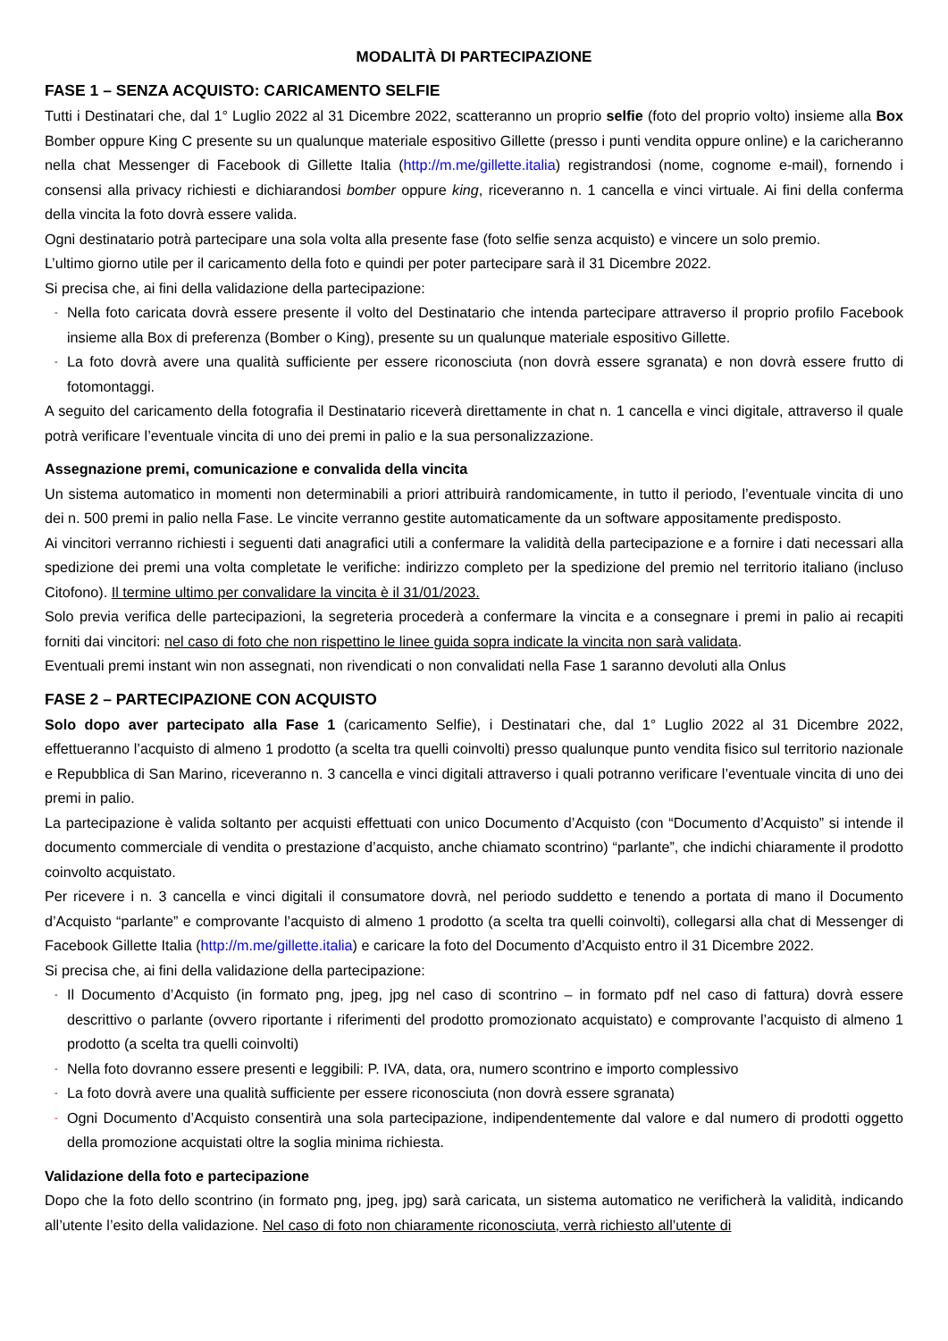MODALITÀ DI PARTECIPAZIONE
FASE 1 – SENZA ACQUISTO: CARICAMENTO SELFIE
Tutti i Destinatari che, dal 1° Luglio 2022 al 31 Dicembre 2022, scatteranno un proprio selfie (foto del proprio volto) insieme alla Box Bomber oppure King C presente su un qualunque materiale espositivo Gillette (presso i punti vendita oppure online) e la caricheranno nella chat Messenger di Facebook di Gillette Italia (http://m.me/gillette.italia) registrandosi (nome, cognome e-mail), fornendo i consensi alla privacy richiesti e dichiarandosi bomber oppure king, riceveranno n. 1 cancella e vinci virtuale. Ai fini della conferma della vincita la foto dovrà essere valida.
Ogni destinatario potrà partecipare una sola volta alla presente fase (foto selfie senza acquisto) e vincere un solo premio.
L’ultimo giorno utile per il caricamento della foto e quindi per poter partecipare sarà il 31 Dicembre 2022.
Si precisa che, ai fini della validazione della partecipazione:
- Nella foto caricata dovrà essere presente il volto del Destinatario che intenda partecipare attraverso il proprio profilo Facebook insieme alla Box di preferenza (Bomber o King), presente su un qualunque materiale espositivo Gillette.
- La foto dovrà avere una qualità sufficiente per essere riconosciuta (non dovrà essere sgranata) e non dovrà essere frutto di fotomontaggi.
A seguito del caricamento della fotografia il Destinatario riceverà direttamente in chat n. 1 cancella e vinci digitale, attraverso il quale potrà verificare l’eventuale vincita di uno dei premi in palio e la sua personalizzazione.
Assegnazione premi, comunicazione e convalida della vincita
Un sistema automatico in momenti non determinabili a priori attribuirà randomicamente, in tutto il periodo, l’eventuale vincita di uno dei n. 500 premi in palio nella Fase. Le vincite verranno gestite automaticamente da un software appositamente predisposto.
Ai vincitori verranno richiesti i seguenti dati anagrafici utili a confermare la validità della partecipazione e a fornire i dati necessari alla spedizione dei premi una volta completate le verifiche: indirizzo completo per la spedizione del premio nel territorio italiano (incluso Citofono). Il termine ultimo per convalidare la vincita è il 31/01/2023.
Solo previa verifica delle partecipazioni, la segreteria procederà a confermare la vincita e a consegnare i premi in palio ai recapiti forniti dai vincitori: nel caso di foto che non rispettino le linee guida sopra indicate la vincita non sarà validata.
Eventuali premi instant win non assegnati, non rivendicati o non convalidati nella Fase 1 saranno devoluti alla Onlus
FASE 2 – PARTECIPAZIONE CON ACQUISTO
Solo dopo aver partecipato alla Fase 1 (caricamento Selfie), i Destinatari che, dal 1° Luglio 2022 al 31 Dicembre 2022, effettueranno l’acquisto di almeno 1 prodotto (a scelta tra quelli coinvolti) presso qualunque punto vendita fisico sul territorio nazionale e Repubblica di San Marino, riceveranno n. 3 cancella e vinci digitali attraverso i quali potranno verificare l’eventuale vincita di uno dei premi in palio.
La partecipazione è valida soltanto per acquisti effettuati con unico Documento d’Acquisto (con “Documento d’Acquisto” si intende il documento commerciale di vendita o prestazione d’acquisto, anche chiamato scontrino) “parlante”, che indichi chiaramente il prodotto coinvolto acquistato.
Per ricevere i n. 3 cancella e vinci digitali il consumatore dovrà, nel periodo suddetto e tenendo a portata di mano il Documento d’Acquisto “parlante” e comprovante l’acquisto di almeno 1 prodotto (a scelta tra quelli coinvolti), collegarsi alla chat di Messenger di Facebook Gillette Italia (http://m.me/gillette.italia) e caricare la foto del Documento d’Acquisto entro il 31 Dicembre 2022.
Si precisa che, ai fini della validazione della partecipazione:
- Il Documento d’Acquisto (in formato png, jpeg, jpg nel caso di scontrino – in formato pdf nel caso di fattura) dovrà essere descrittivo o parlante (ovvero riportante i riferimenti del prodotto promozionato acquistato) e comprovante l’acquisto di almeno 1 prodotto (a scelta tra quelli coinvolti)
- Nella foto dovranno essere presenti e leggibili: P. IVA, data, ora, numero scontrino e importo complessivo
- La foto dovrà avere una qualità sufficiente per essere riconosciuta (non dovrà essere sgranata)
- Ogni Documento d’Acquisto consentirà una sola partecipazione, indipendentemente dal valore e dal numero di prodotti oggetto della promozione acquistati oltre la soglia minima richiesta.
Validazione della foto e partecipazione
Dopo che la foto dello scontrino (in formato png, jpeg, jpg) sarà caricata, un sistema automatico ne verificherà la validità, indicando all’utente l’esito della validazione. Nel caso di foto non chiaramente riconosciuta, verrà richiesto all’utente di